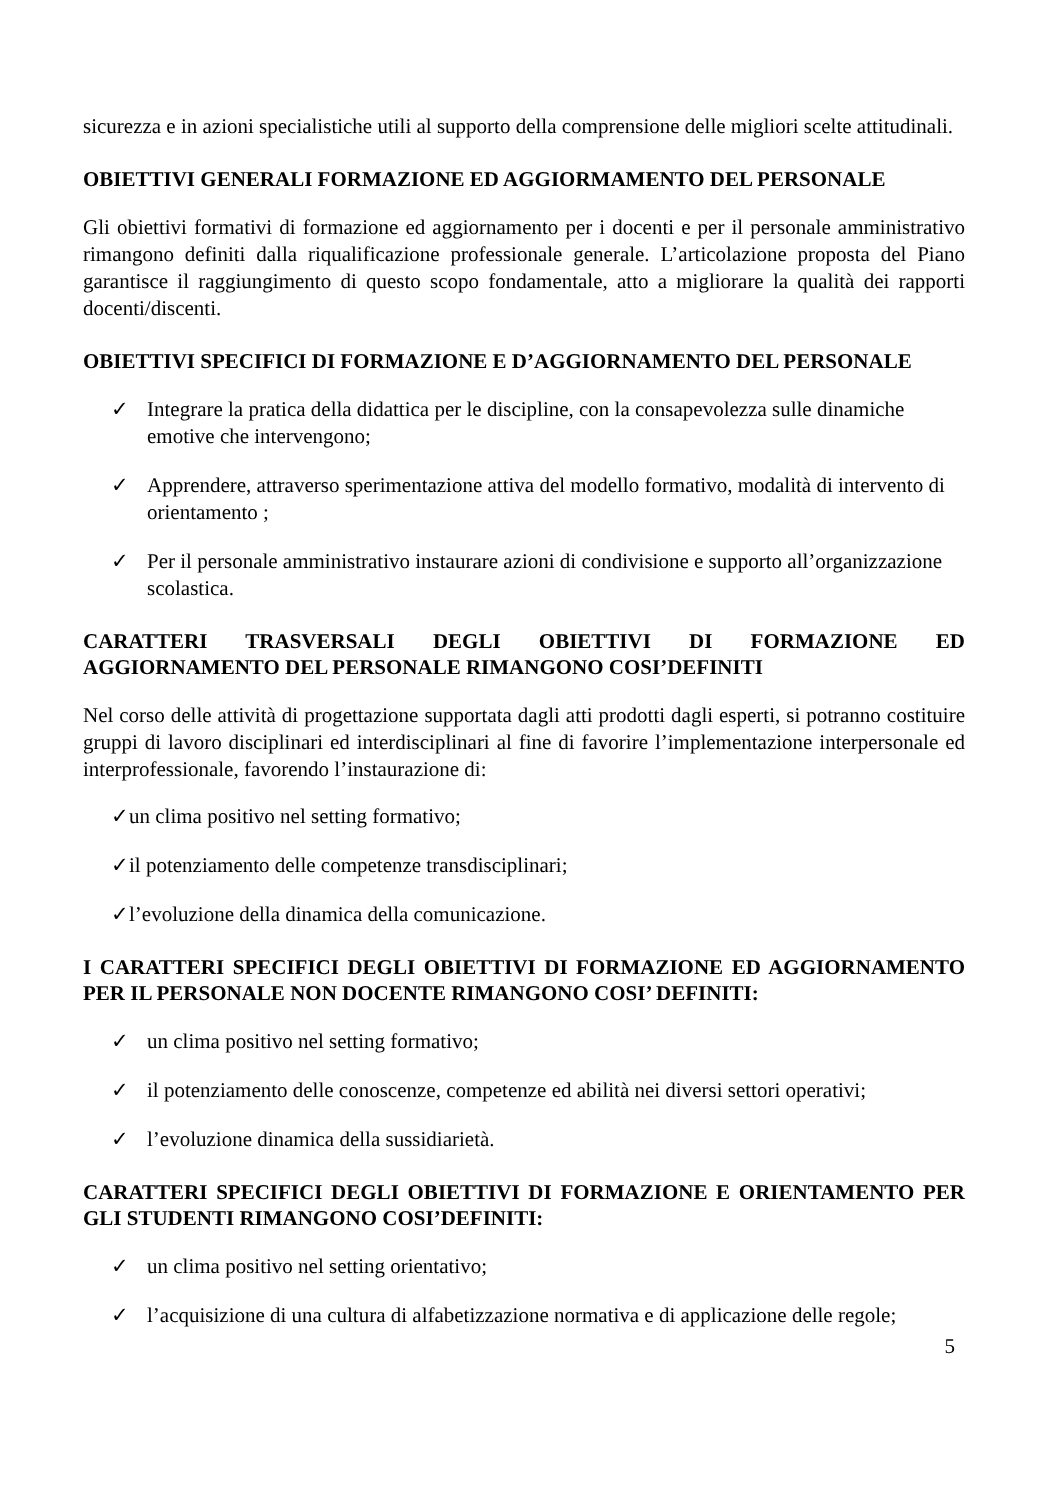sicurezza e in azioni specialistiche utili al supporto della comprensione delle migliori scelte attitudinali.
OBIETTIVI GENERALI FORMAZIONE ED AGGIORMAMENTO DEL PERSONALE
Gli obiettivi formativi di formazione ed aggiornamento per i docenti e per il personale amministrativo rimangono definiti dalla riqualificazione professionale generale. L’articolazione proposta del Piano garantisce il raggiungimento di questo scopo fondamentale, atto a migliorare la qualità dei rapporti docenti/discenti.
OBIETTIVI SPECIFICI DI FORMAZIONE E D’AGGIORNAMENTO DEL PERSONALE
✓ Integrare la pratica della didattica per le discipline, con la consapevolezza sulle dinamiche emotive che intervengono;
✓ Apprendere, attraverso sperimentazione attiva del modello formativo, modalità di intervento di orientamento ;
✓ Per il personale amministrativo instaurare azioni di condivisione e supporto all’organizzazione scolastica.
CARATTERI TRASVERSALI DEGLI OBIETTIVI DI FORMAZIONE ED AGGIORNAMENTO DEL PERSONALE RIMANGONO COSI’DEFINITI
Nel corso delle attività di progettazione supportata dagli atti prodotti dagli esperti, si potranno costituire gruppi di lavoro disciplinari ed interdisciplinari al fine di favorire l’implementazione interpersonale ed interprofessionale, favorendo l’instaurazione di:
✓un clima positivo nel setting formativo;
✓il potenziamento delle competenze transdisciplinari;
✓l’evoluzione della dinamica della comunicazione.
I CARATTERI SPECIFICI DEGLI OBIETTIVI DI FORMAZIONE ED AGGIORNAMENTO PER IL PERSONALE NON DOCENTE RIMANGONO COSI’ DEFINITI:
✓ un clima positivo nel setting formativo;
✓ il potenziamento delle conoscenze, competenze ed abilità nei diversi settori operativi;
✓ l’evoluzione dinamica della sussidiarietà.
CARATTERI SPECIFICI DEGLI OBIETTIVI DI FORMAZIONE E ORIENTAMENTO PER GLI STUDENTI RIMANGONO COSI’DEFINITI:
✓ un clima positivo nel setting orientativo;
✓ l’acquisizione di una cultura di alfabetizzazione normativa e di applicazione delle regole;
5